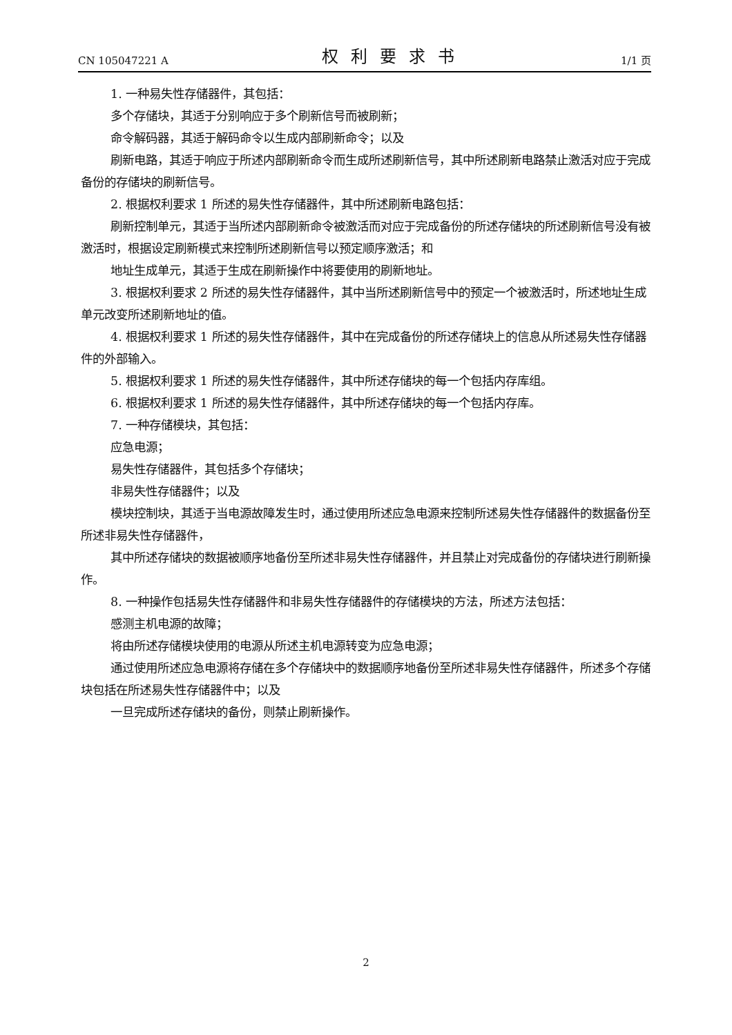CN 105047221 A 权利要求书 1/1 页
1. 一种易失性存储器件，其包括：
多个存储块，其适于分别响应于多个刷新信号而被刷新；
命令解码器，其适于解码命令以生成内部刷新命令；以及
刷新电路，其适于响应于所述内部刷新命令而生成所述刷新信号，其中所述刷新电路禁止激活对应于完成备份的存储块的刷新信号。
2. 根据权利要求 1 所述的易失性存储器件，其中所述刷新电路包括：
刷新控制单元，其适于当所述内部刷新命令被激活而对应于完成备份的所述存储块的所述刷新信号没有被激活时，根据设定刷新模式来控制所述刷新信号以预定顺序激活；和
地址生成单元，其适于生成在刷新操作中将要使用的刷新地址。
3. 根据权利要求 2 所述的易失性存储器件，其中当所述刷新信号中的预定一个被激活时，所述地址生成单元改变所述刷新地址的值。
4. 根据权利要求 1 所述的易失性存储器件，其中在完成备份的所述存储块上的信息从所述易失性存储器件的外部输入。
5. 根据权利要求 1 所述的易失性存储器件，其中所述存储块的每一个包括内存库组。
6. 根据权利要求 1 所述的易失性存储器件，其中所述存储块的每一个包括内存库。
7. 一种存储模块，其包括：
应急电源；
易失性存储器件，其包括多个存储块；
非易失性存储器件；以及
模块控制块，其适于当电源故障发生时，通过使用所述应急电源来控制所述易失性存储器件的数据备份至所述非易失性存储器件，
其中所述存储块的数据被顺序地备份至所述非易失性存储器件，并且禁止对完成备份的存储块进行刷新操作。
8. 一种操作包括易失性存储器件和非易失性存储器件的存储模块的方法，所述方法包括：
感测主机电源的故障；
将由所述存储模块使用的电源从所述主机电源转变为应急电源；
通过使用所述应急电源将存储在多个存储块中的数据顺序地备份至所述非易失性存储器件，所述多个存储块包括在所述易失性存储器件中；以及
一旦完成所述存储块的备份，则禁止刷新操作。
2